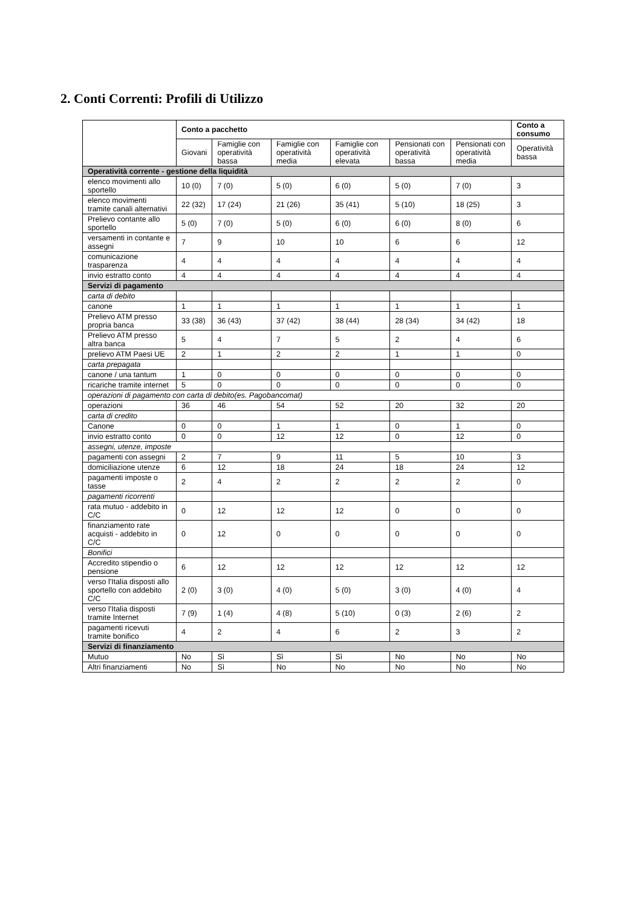2. Conti Correnti: Profili di Utilizzo
| | Conto a pacchetto | | | | | | Conto a consumo |
| --- | --- | --- | --- | --- | --- | --- | --- |
| | Giovani | Famiglie con operatività bassa | Famiglie con operatività media | Famiglie con operatività elevata | Pensionati con operatività bassa | Pensionati con operatività media | Operatività bassa |
| Operatività corrente - gestione della liquidità | | | | | | | |
| elenco movimenti allo sportello | 10 (0) | 7 (0) | 5 (0) | 6 (0) | 5 (0) | 7 (0) | 3 |
| elenco movimenti tramite canali alternativi | 22 (32) | 17 (24) | 21 (26) | 35 (41) | 5 (10) | 18 (25) | 3 |
| Prelievo contante allo sportello | 5 (0) | 7 (0) | 5 (0) | 6 (0) | 6 (0) | 8 (0) | 6 |
| versamenti in contante e assegni | 7 | 9 | 10 | 10 | 6 | 6 | 12 |
| comunicazione trasparenza | 4 | 4 | 4 | 4 | 4 | 4 | 4 |
| invio estratto conto | 4 | 4 | 4 | 4 | 4 | 4 | 4 |
| Servizi di pagamento | | | | | | | |
| carta di debito | | | | | | | |
| canone | 1 | 1 | 1 | 1 | 1 | 1 | 1 |
| Prelievo ATM presso propria banca | 33 (38) | 36 (43) | 37 (42) | 38 (44) | 28 (34) | 34 (42) | 18 |
| Prelievo ATM presso altra banca | 5 | 4 | 7 | 5 | 2 | 4 | 6 |
| prelievo ATM Paesi UE | 2 | 1 | 2 | 2 | 1 | 1 | 0 |
| carta prepagata | | | | | | | |
| canone / una tantum | 1 | 0 | 0 | 0 | 0 | 0 | 0 |
| ricariche tramite internet | 5 | 0 | 0 | 0 | 0 | 0 | 0 |
| operazioni di pagamento con carta di debito(es. Pagobancomat) | | | | | | | |
| operazioni | 36 | 46 | 54 | 52 | 20 | 32 | 20 |
| carta di credito | | | | | | | |
| Canone | 0 | 0 | 1 | 1 | 0 | 1 | 0 |
| invio estratto conto | 0 | 0 | 12 | 12 | 0 | 12 | 0 |
| assegni, utenze, imposte | | | | | | | |
| pagamenti con assegni | 2 | 7 | 9 | 11 | 5 | 10 | 3 |
| domiciliazione utenze | 6 | 12 | 18 | 24 | 18 | 24 | 12 |
| pagamenti imposte o tasse | 2 | 4 | 2 | 2 | 2 | 2 | 0 |
| pagamenti ricorrenti | | | | | | | |
| rata mutuo - addebito in C/C | 0 | 12 | 12 | 12 | 0 | 0 | 0 |
| finanziamento rate acquisti - addebito in C/C | 0 | 12 | 0 | 0 | 0 | 0 | 0 |
| Bonifici | | | | | | | |
| Accredito stipendio o pensione | 6 | 12 | 12 | 12 | 12 | 12 | 12 |
| verso l'Italia disposti allo sportello con addebito C/C | 2 (0) | 3 (0) | 4 (0) | 5 (0) | 3 (0) | 4 (0) | 4 |
| verso l'Italia disposti tramite Internet | 7 (9) | 1 (4) | 4 (8) | 5 (10) | 0 (3) | 2 (6) | 2 |
| pagamenti ricevuti tramite bonifico | 4 | 2 | 4 | 6 | 2 | 3 | 2 |
| Servizi di finanziamento | | | | | | | |
| Mutuo | No | Sì | Sì | Sì | No | No | No |
| Altri finanziamenti | No | Sì | No | No | No | No | No |